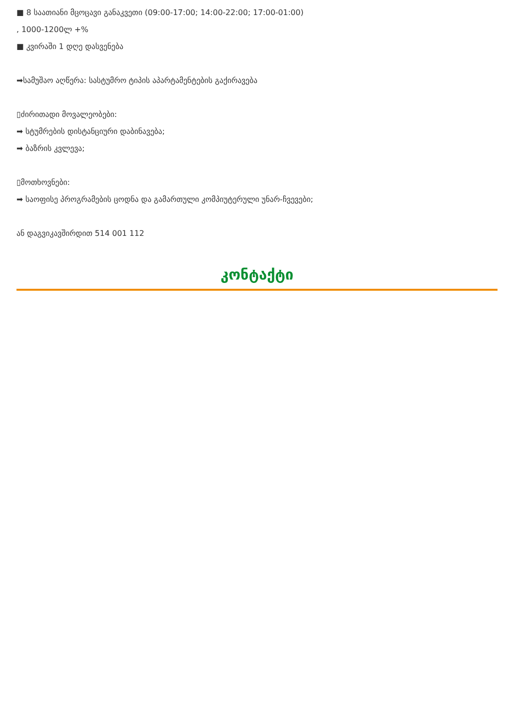■ 8 საათიანი მცოცავი განაკვეთი (09:00-17:00; 14:00-22:00; 17:00-01:00)
, 1000-1200ლ +%
■ კვირაში 1 დღე დასვენება
➡სამუშაო აღწერა: სასტუმრო ტიპის აპარტამენტების გაქირავება
▯ძირითადი მოვალეობები:
➡ სტუმრების დისტანციური დაბინავება;
➡ ბაზრის კვლევა;
▯მოთხოვნები:
➡ საოფისე პროგრამების ცოდნა და გამართული კომპიუტერული უნარ-ჩვევები;
ან დაგვიკავშირდით 514 001 112
კონტაქტი